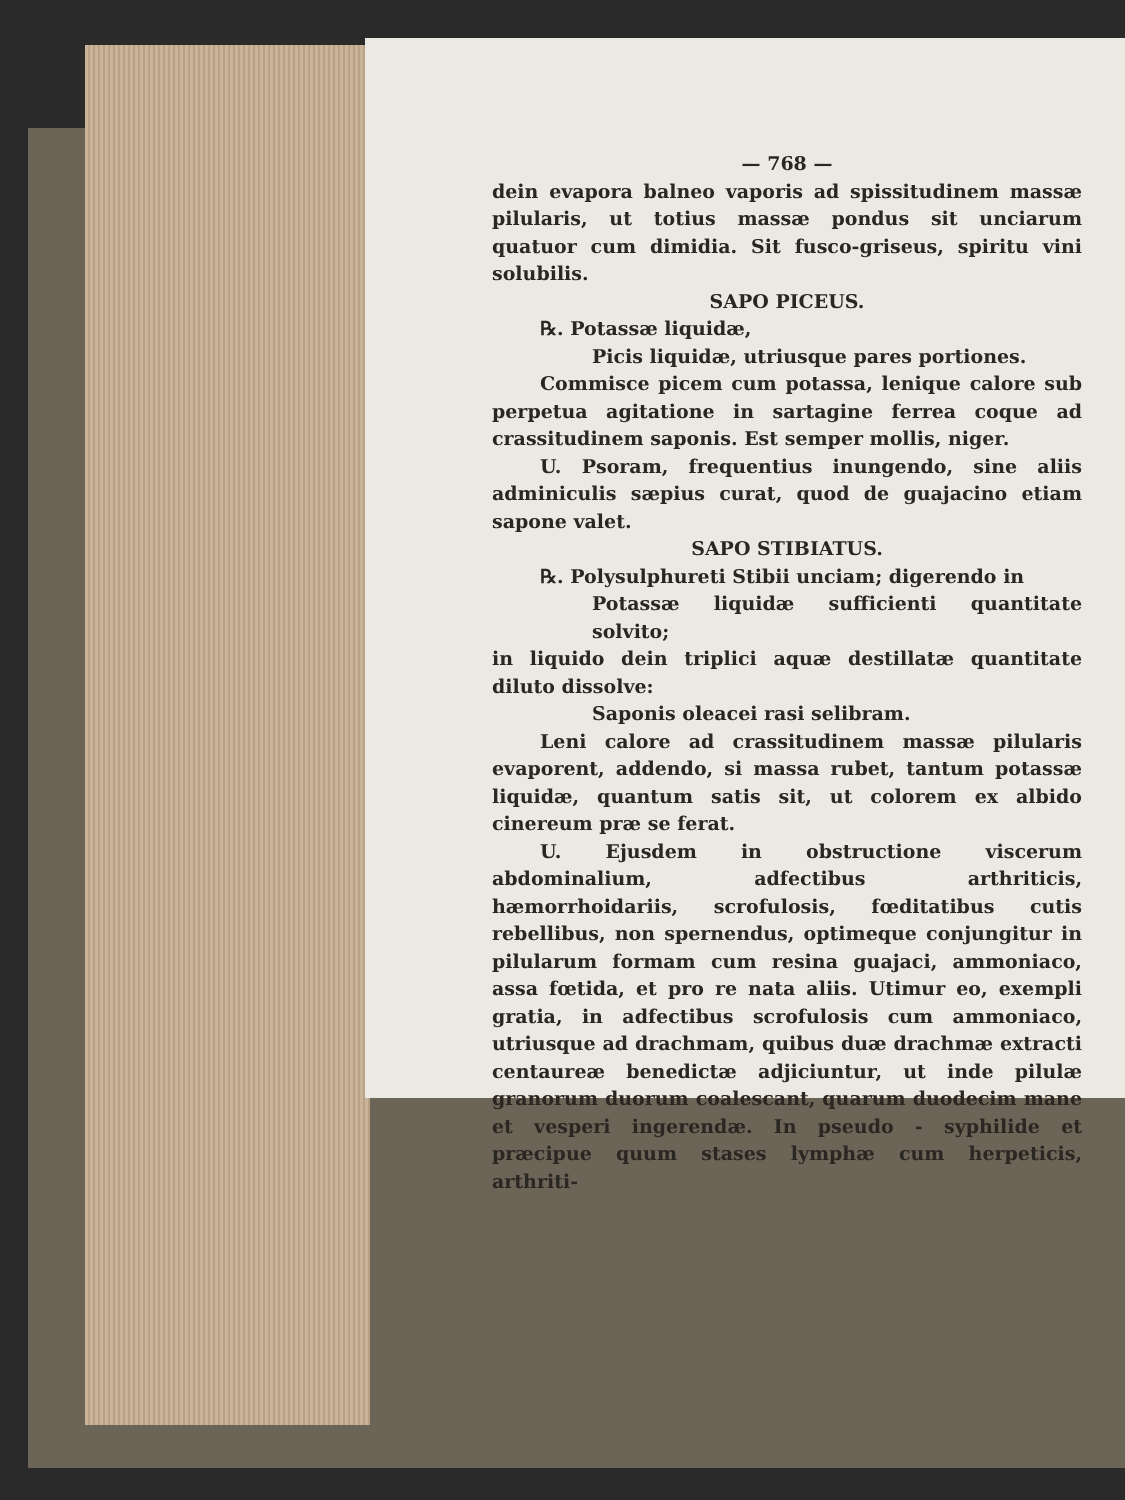— 768 —
dein evapora balneo vaporis ad spissitudinem massæ pilularis, ut totius massæ pondus sit unciarum quatuor cum dimidia. Sit fusco-griseus, spiritu vini solubilis.
SAPO PICEUS.
℞. Potassæ liquidæ,
Picis liquidæ, utriusque pares portiones.
Commisce picem cum potassa, lenique calore sub perpetua agitatione in sartagine ferrea coque ad crassitudinem saponis. Est semper mollis, niger.
U. Psoram, frequentius inungendo, sine aliis adminiculis sæpius curat, quod de guajacino etiam sapone valet.
SAPO STIBIATUS.
℞. Polysulphureti Stibii unciam; digerendo in
Potassæ liquidæ sufficienti quantitate solvito;
in liquido dein triplici aquæ destillatæ quantitate diluto dissolve:
Saponis oleacei rasi selibram.
Leni calore ad crassitudinem massæ pilularis evaporent, addendo, si massa rubet, tantum potassæ liquidæ, quantum satis sit, ut colorem ex albido cinereum præ se ferat.
U. Ejusdem in obstructione viscerum abdominalium, adfectibus arthriticis, hæmorrhoidariis, scrofulosis, fœditatibus cutis rebellibus, non spernendus, optimeque conjungitur in pilularum formam cum resina guajaci, ammoniaco, assa fœtida, et pro re nata aliis. Utimur eo, exempli gratia, in adfectibus scrofulosis cum ammoniaco, utriusque ad drachmam, quibus duæ drachmæ extracti centaureæ benedictæ adjiciuntur, ut inde pilulæ granorum duorum coalescant, quarum duodecim mane et vesperi ingerendæ. In pseudo - syphilide et præcipue quum stases lymphæ cum herpeticis, arthriti-